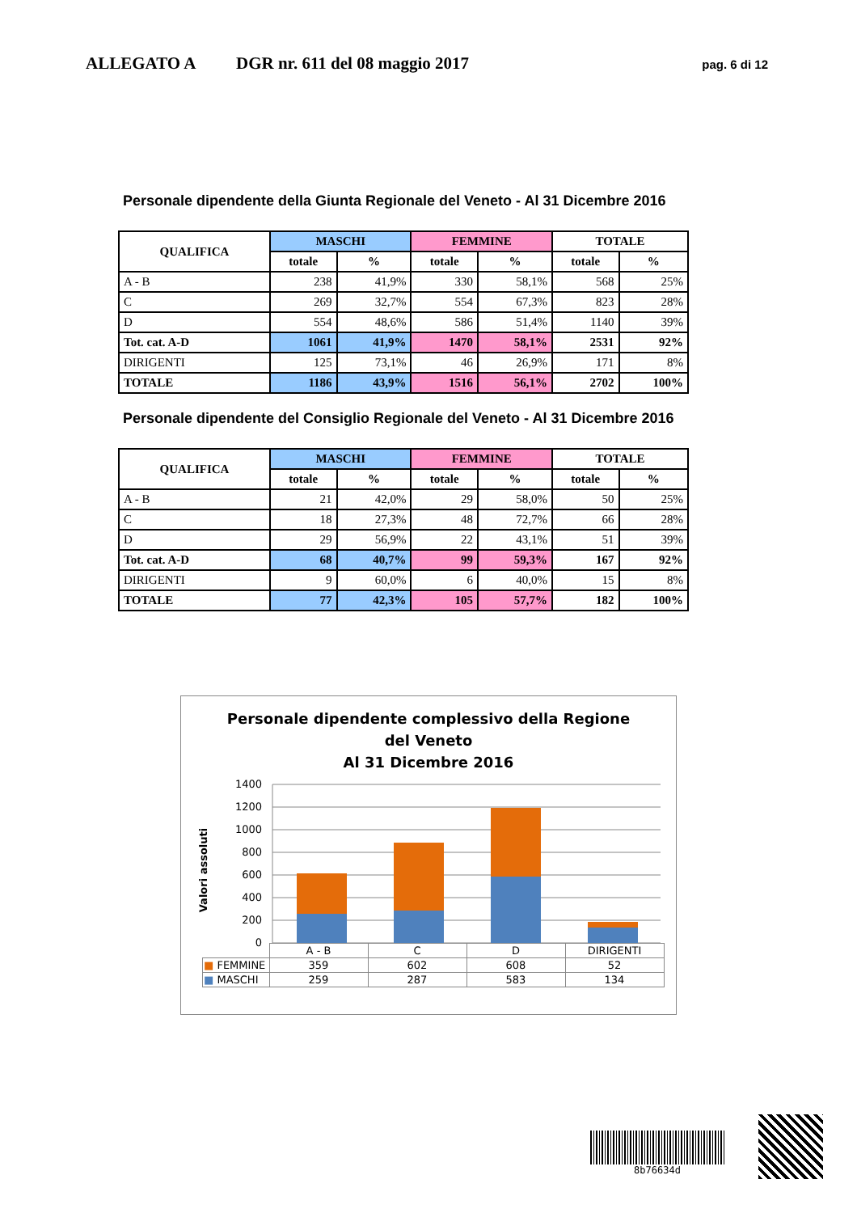ALLEGATO A DGR nr. 611 del 08 maggio 2017 pag. 6 di 12
Personale dipendente della Giunta Regionale del Veneto - Al 31 Dicembre 2016
| QUALIFICA | MASCHI | | FEMMINE | | TOTALE | |
| --- | --- | --- | --- | --- | --- | --- |
| | totale | % | totale | % | totale | % |
| A - B | 238 | 41,9% | 330 | 58,1% | 568 | 25% |
| C | 269 | 32,7% | 554 | 67,3% | 823 | 28% |
| D | 554 | 48,6% | 586 | 51,4% | 1140 | 39% |
| Tot. cat. A-D | 1061 | 41,9% | 1470 | 58,1% | 2531 | 92% |
| DIRIGENTI | 125 | 73,1% | 46 | 26,9% | 171 | 8% |
| TOTALE | 1186 | 43,9% | 1516 | 56,1% | 2702 | 100% |
Personale dipendente del Consiglio Regionale del Veneto - Al 31 Dicembre 2016
| QUALIFICA | MASCHI | | FEMMINE | | TOTALE | |
| --- | --- | --- | --- | --- | --- | --- |
| | totale | % | totale | % | totale | % |
| A - B | 21 | 42,0% | 29 | 58,0% | 50 | 25% |
| C | 18 | 27,3% | 48 | 72,7% | 66 | 28% |
| D | 29 | 56,9% | 22 | 43,1% | 51 | 39% |
| Tot. cat. A-D | 68 | 40,7% | 99 | 59,3% | 167 | 92% |
| DIRIGENTI | 9 | 60,0% | 6 | 40,0% | 15 | 8% |
| TOTALE | 77 | 42,3% | 105 | 57,7% | 182 | 100% |
Personale dipendente complessivo della Regione
del Veneto
Al 31 Dicembre 2016
Valori assoluti
1400
1200
1000
800
600
400
200
0
| | A - B | C | D | DIRIGENTI |
| ■ FEMMINE | 359 | 602 | 608 | 52 |
| ■ MASCHI | 259 | 287 | 583 | 134 |
8b76634d